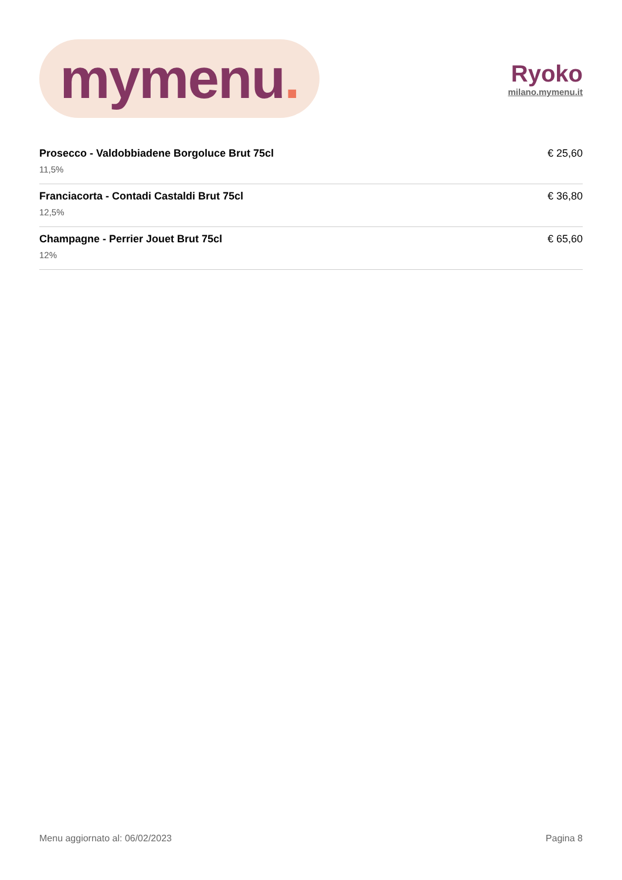mymenu.
Ryoko
milano.mymenu.it
Prosecco - Valdobbiadene Borgoluce Brut 75cl
11,5%
€ 25,60
Franciacorta - Contadi Castaldi Brut 75cl
12,5%
€ 36,80
Champagne - Perrier Jouet Brut 75cl
12%
€ 65,60
Menu aggiornato al: 06/02/2023 Pagina 8